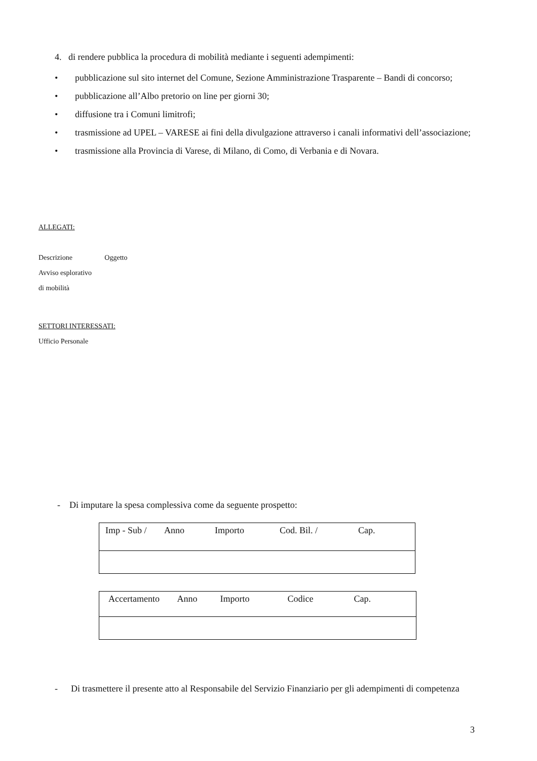4. di rendere pubblica la procedura di mobilità mediante i seguenti adempimenti:
• pubblicazione sul sito internet del Comune, Sezione Amministrazione Trasparente – Bandi di concorso;
• pubblicazione all’Albo pretorio on line per giorni 30;
• diffusione tra i Comuni limitrofi;
• trasmissione ad UPEL – VARESE ai fini della divulgazione attraverso i canali informativi dell’associazione;
• trasmissione alla Provincia di Varese, di Milano, di Como, di Verbania e di Novara.
ALLEGATI:
Descrizione Oggetto
Avviso esplorativo
di mobilità
SETTORI INTERESSATI:
Ufficio Personale
- Di imputare la spesa complessiva come da seguente prospetto:
| Imp - Sub / Anno Importo Cod. Bil. / Cap. |
| Accertamento Anno Importo Codice Cap. |
- Di trasmettere il presente atto al Responsabile del Servizio Finanziario per gli adempimenti di competenza
3